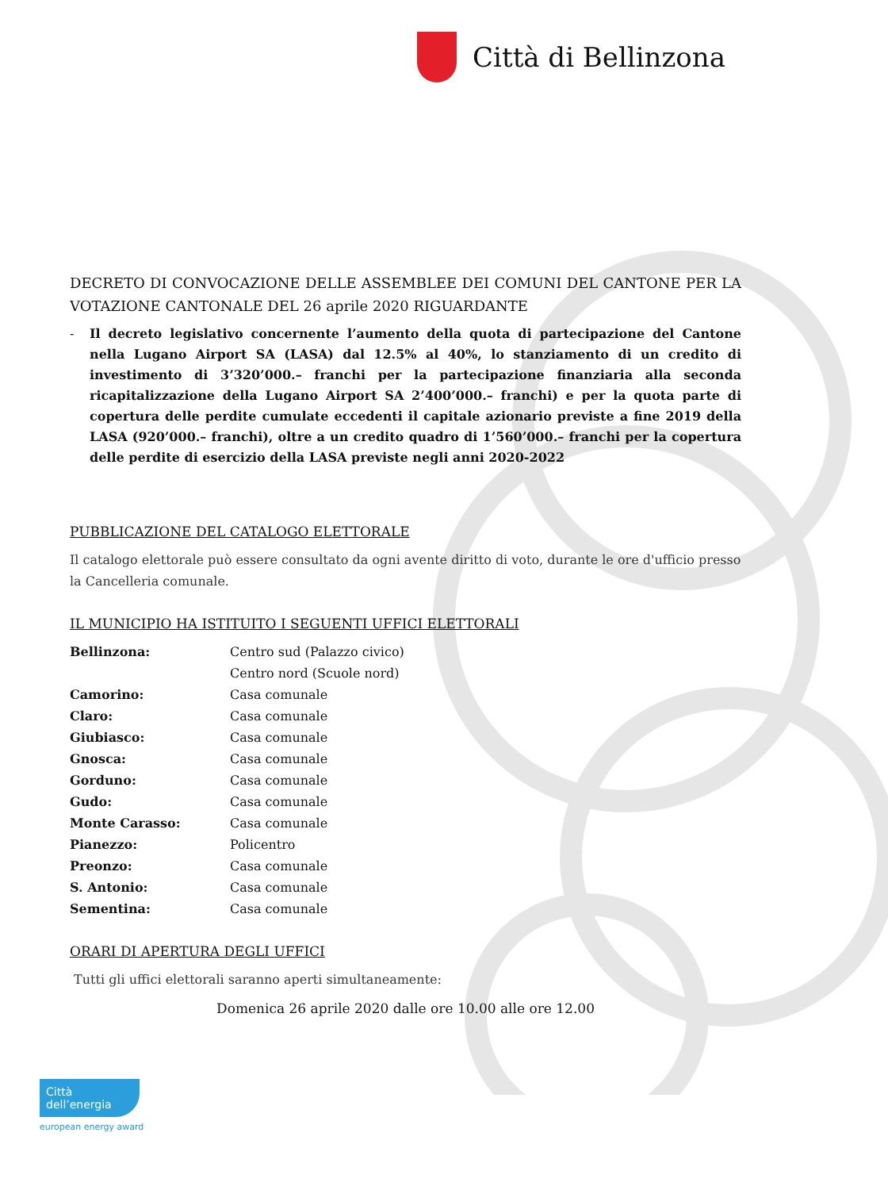Città di Bellinzona
DECRETO DI CONVOCAZIONE DELLE ASSEMBLEE DEI COMUNI DEL CANTONE PER LA VOTAZIONE CANTONALE DEL 26 aprile 2020 RIGUARDANTE
- Il decreto legislativo concernente l’aumento della quota di partecipazione del Cantone nella Lugano Airport SA (LASA) dal 12.5% al 40%, lo stanziamento di un credito di investimento di 3’320’000.– franchi per la partecipazione finanziaria alla seconda ricapitalizzazione della Lugano Airport SA 2’400’000.– franchi) e per la quota parte di copertura delle perdite cumulate eccedenti il capitale azionario previste a fine 2019 della LASA (920’000.– franchi), oltre a un credito quadro di 1’560’000.– franchi per la copertura delle perdite di esercizio della LASA previste negli anni 2020-2022
PUBBLICAZIONE DEL CATALOGO ELETTORALE
Il catalogo elettorale può essere consultato da ogni avente diritto di voto, durante le ore d'ufficio presso la Cancelleria comunale.
IL MUNICIPIO HA ISTITUITO I SEGUENTI UFFICI ELETTORALI
| Bellinzona: | Centro sud (Palazzo civico) |
| | Centro nord (Scuole nord) |
| Camorino: | Casa comunale |
| Claro: | Casa comunale |
| Giubiasco: | Casa comunale |
| Gnosca: | Casa comunale |
| Gorduno: | Casa comunale |
| Gudo: | Casa comunale |
| Monte Carasso: | Casa comunale |
| Pianezzo: | Policentro |
| Preonzo: | Casa comunale |
| S. Antonio: | Casa comunale |
| Sementina: | Casa comunale |
ORARI DI APERTURA DEGLI UFFICI
Tutti gli uffici elettorali saranno aperti simultaneamente:
Domenica 26 aprile 2020 dalle ore 10.00 alle ore 12.00
Città dell’energia
european energy award